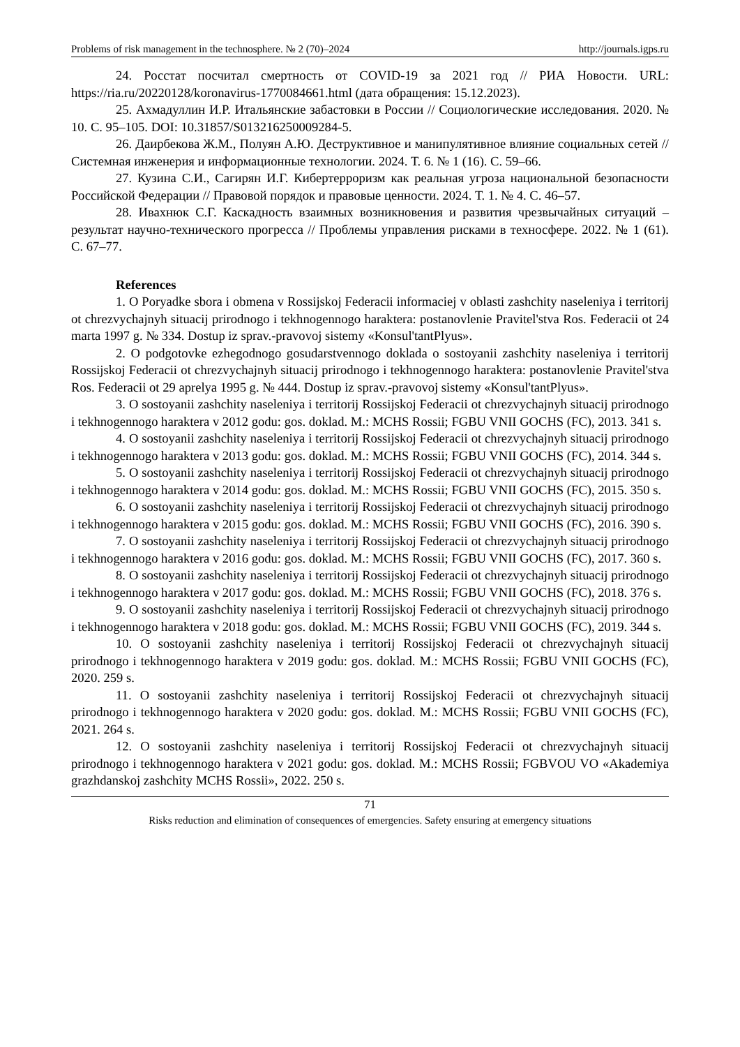Problems of risk management in the technosphere. № 2 (70)–2024 http://journals.igps.ru
24. Росстат посчитал смертность от COVID-19 за 2021 год // РИА Новости. URL: https://ria.ru/20220128/koronavirus-1770084661.html (дата обращения: 15.12.2023).
25. Ахмадуллин И.Р. Итальянские забастовки в России // Социологические исследования. 2020. № 10. С. 95–105. DOI: 10.31857/S013216250009284-5.
26. Даирбекова Ж.М., Полуян А.Ю. Деструктивное и манипулятивное влияние социальных сетей // Системная инженерия и информационные технологии. 2024. Т. 6. № 1 (16). С. 59–66.
27. Кузина С.И., Сагирян И.Г. Кибертерроризм как реальная угроза национальной безопасности Российской Федерации // Правовой порядок и правовые ценности. 2024. Т. 1. № 4. С. 46–57.
28. Ивахнюк С.Г. Каскадность взаимных возникновения и развития чрезвычайных ситуаций – результат научно-технического прогресса // Проблемы управления рисками в техносфере. 2022. № 1 (61). С. 67–77.
References
1. O Poryadke sbora i obmena v Rossijskoj Federacii informaciej v oblasti zashchity naseleniya i territorij ot chrezvychajnyh situacij prirodnogo i tekhnogennogo haraktera: postanovlenie Pravitel'stva Ros. Federacii ot 24 marta 1997 g. № 334. Dostup iz sprav.-pravovoj sistemy «Konsul'tantPlyus».
2. O podgotovke ezhegodnogo gosudarstvennogo doklada o sostoyanii zashchity naseleniya i territorij Rossijskoj Federacii ot chrezvychajnyh situacij prirodnogo i tekhnogennogo haraktera: postanovlenie Pravitel'stva Ros. Federacii ot 29 aprelya 1995 g. № 444. Dostup iz sprav.-pravovoj sistemy «Konsul'tantPlyus».
3. O sostoyanii zashchity naseleniya i territorij Rossijskoj Federacii ot chrezvychajnyh situacij prirodnogo i tekhnogennogo haraktera v 2012 godu: gos. doklad. M.: MCHS Rossii; FGBU VNII GOCHS (FC), 2013. 341 s.
4. O sostoyanii zashchity naseleniya i territorij Rossijskoj Federacii ot chrezvychajnyh situacij prirodnogo i tekhnogennogo haraktera v 2013 godu: gos. doklad. M.: MCHS Rossii; FGBU VNII GOCHS (FC), 2014. 344 s.
5. O sostoyanii zashchity naseleniya i territorij Rossijskoj Federacii ot chrezvychajnyh situacij prirodnogo i tekhnogennogo haraktera v 2014 godu: gos. doklad. M.: MCHS Rossii; FGBU VNII GOCHS (FC), 2015. 350 s.
6. O sostoyanii zashchity naseleniya i territorij Rossijskoj Federacii ot chrezvychajnyh situacij prirodnogo i tekhnogennogo haraktera v 2015 godu: gos. doklad. M.: MCHS Rossii; FGBU VNII GOCHS (FC), 2016. 390 s.
7. O sostoyanii zashchity naseleniya i territorij Rossijskoj Federacii ot chrezvychajnyh situacij prirodnogo i tekhnogennogo haraktera v 2016 godu: gos. doklad. M.: MCHS Rossii; FGBU VNII GOCHS (FC), 2017. 360 s.
8. O sostoyanii zashchity naseleniya i territorij Rossijskoj Federacii ot chrezvychajnyh situacij prirodnogo i tekhnogennogo haraktera v 2017 godu: gos. doklad. M.: MCHS Rossii; FGBU VNII GOCHS (FC), 2018. 376 s.
9. O sostoyanii zashchity naseleniya i territorij Rossijskoj Federacii ot chrezvychajnyh situacij prirodnogo i tekhnogennogo haraktera v 2018 godu: gos. doklad. M.: MCHS Rossii; FGBU VNII GOCHS (FC), 2019. 344 s.
10. O sostoyanii zashchity naseleniya i territorij Rossijskoj Federacii ot chrezvychajnyh situacij prirodnogo i tekhnogennogo haraktera v 2019 godu: gos. doklad. M.: MCHS Rossii; FGBU VNII GOCHS (FC), 2020. 259 s.
11. O sostoyanii zashchity naseleniya i territorij Rossijskoj Federacii ot chrezvychajnyh situacij prirodnogo i tekhnogennogo haraktera v 2020 godu: gos. doklad. M.: MCHS Rossii; FGBU VNII GOCHS (FC), 2021. 264 s.
12. O sostoyanii zashchity naseleniya i territorij Rossijskoj Federacii ot chrezvychajnyh situacij prirodnogo i tekhnogennogo haraktera v 2021 godu: gos. doklad. M.: MCHS Rossii; FGBVOU VO «Akademiya grazhdanskoj zashchity MCHS Rossii», 2022. 250 s.
71
Risks reduction and elimination of consequences of emergencies. Safety ensuring at emergency situations